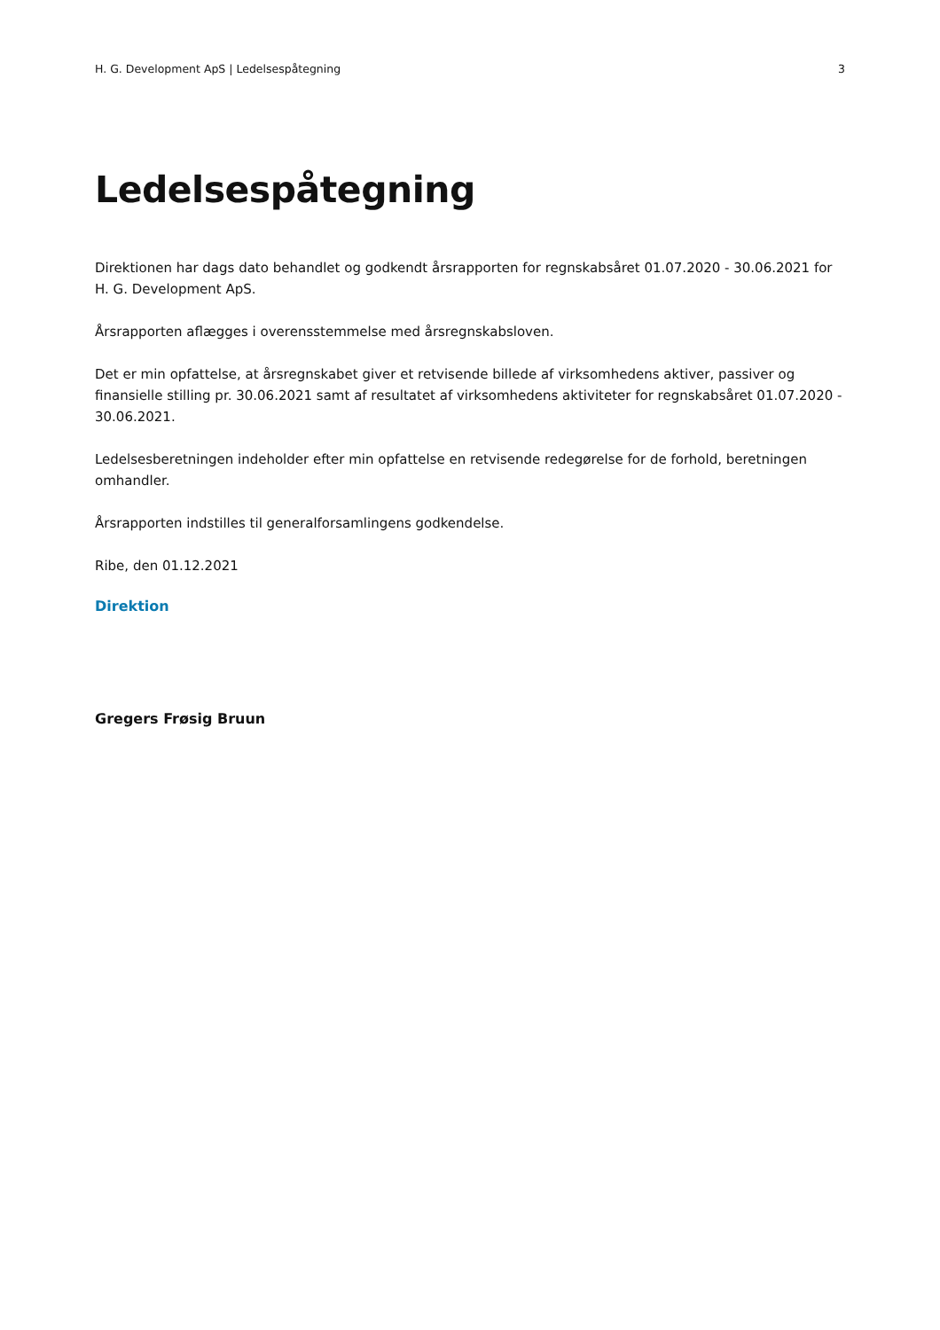H. G. Development ApS | Ledelsespåtegning 3
Ledelsespåtegning
Direktionen har dags dato behandlet og godkendt årsrapporten for regnskabsåret 01.07.2020 - 30.06.2021 for H. G. Development ApS.
Årsrapporten aflægges i overensstemmelse med årsregnskabsloven.
Det er min opfattelse, at årsregnskabet giver et retvisende billede af virksomhedens aktiver, passiver og finansielle stilling pr. 30.06.2021 samt af resultatet af virksomhedens aktiviteter for regnskabsåret 01.07.2020 - 30.06.2021.
Ledelsesberetningen indeholder efter min opfattelse en retvisende redegørelse for de forhold, beretningen omhandler.
Årsrapporten indstilles til generalforsamlingens godkendelse.
Ribe, den 01.12.2021
Direktion
Gregers Frøsig Bruun